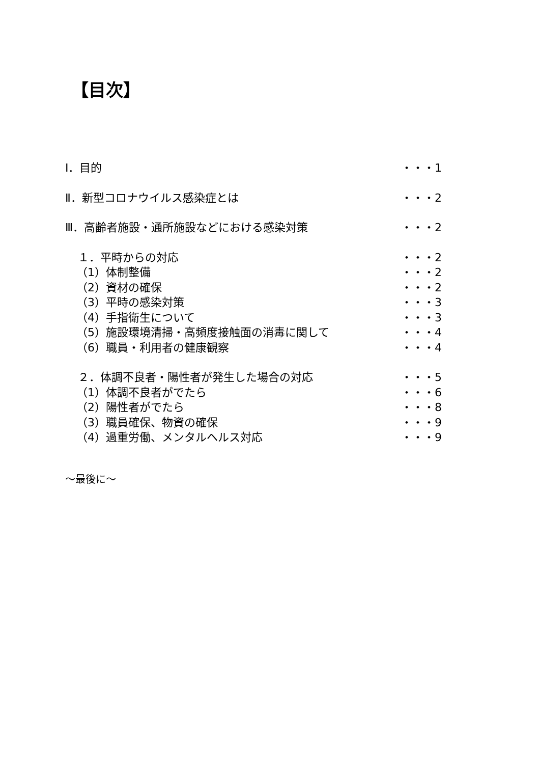【目次】
Ⅰ．目的 ・・・1
Ⅱ．新型コロナウイルス感染症とは ・・・2
Ⅲ．高齢者施設・通所施設などにおける感染対策 ・・・2
１．平時からの対応 ・・・2
（1）体制整備 ・・・2
（2）資材の確保 ・・・2
（3）平時の感染対策 ・・・3
（4）手指衛生について ・・・3
（5）施設環境清掃・高頻度接触面の消毒に関して ・・・4
（6）職員・利用者の健康観察 ・・・4
２．体調不良者・陽性者が発生した場合の対応 ・・・5
（1）体調不良者がでたら ・・・6
（2）陽性者がでたら ・・・8
（3）職員確保、物資の確保 ・・・9
（4）過重労働、メンタルヘルス対応 ・・・9
～最後に～